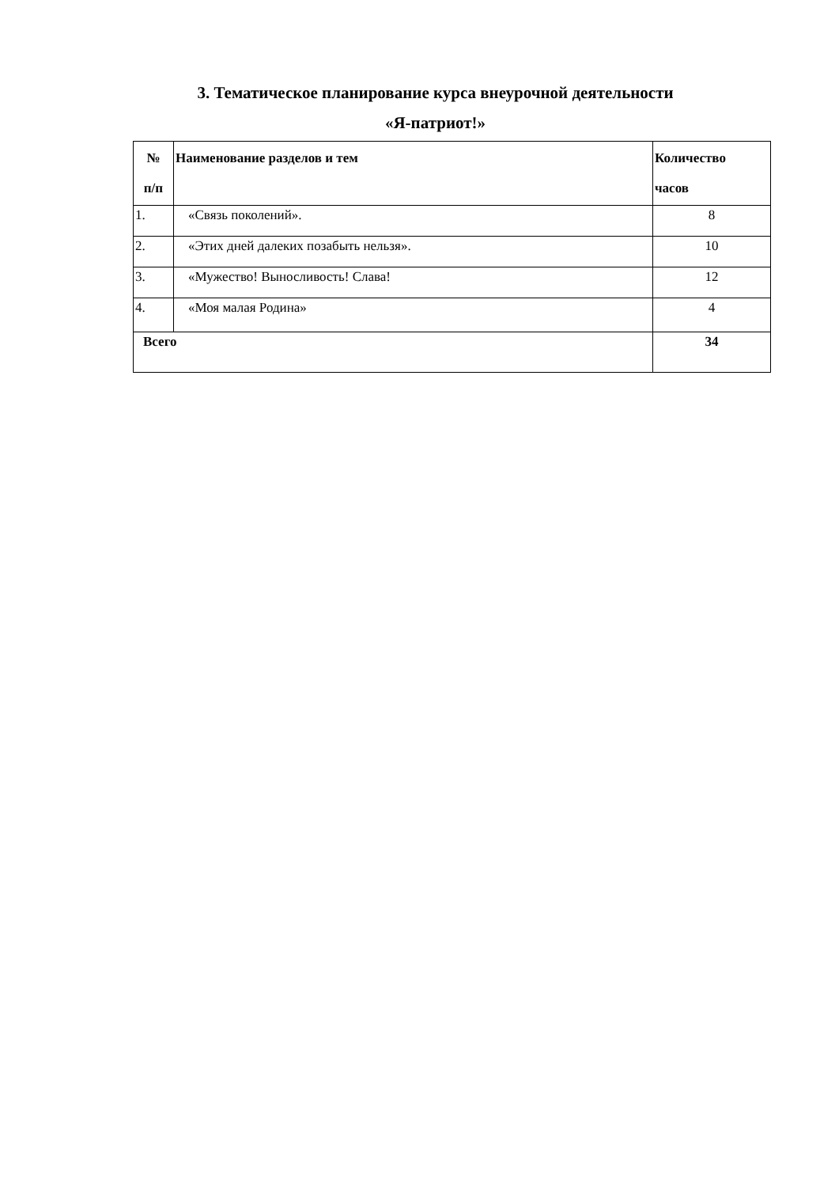3. Тематическое планирование курса внеурочной деятельности
«Я-патриот!»
| № п/п | Наименование разделов и тем | Количество часов |
| --- | --- | --- |
| 1. | «Связь поколений». | 8 |
| 2. | «Этих дней далеких позабыть нельзя». | 10 |
| 3. | «Мужество! Выносливость! Слава! | 12 |
| 4. | «Моя малая Родина» | 4 |
| Всего | | 34 |